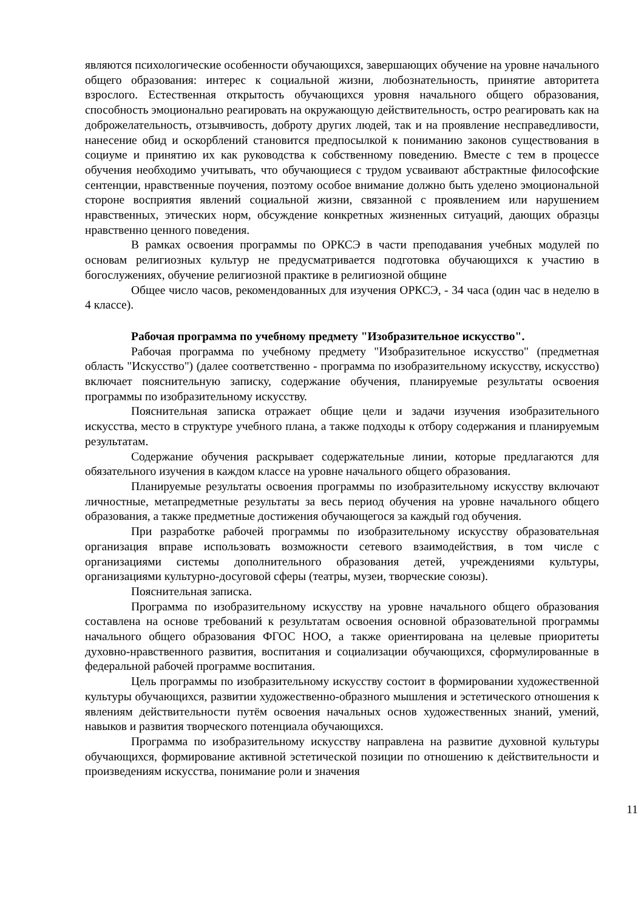являются психологические особенности обучающихся, завершающих обучение на уровне начального общего образования: интерес к социальной жизни, любознательность, принятие авторитета взрослого. Естественная открытость обучающихся уровня начального общего образования, способность эмоционально реагировать на окружающую действительность, остро реагировать как на доброжелательность, отзывчивость, доброту других людей, так и на проявление несправедливости, нанесение обид и оскорблений становится предпосылкой к пониманию законов существования в социуме и принятию их как руководства к собственному поведению. Вместе с тем в процессе обучения необходимо учитывать, что обучающиеся с трудом усваивают абстрактные философские сентенции, нравственные поучения, поэтому особое внимание должно быть уделено эмоциональной стороне восприятия явлений социальной жизни, связанной с проявлением или нарушением нравственных, этических норм, обсуждение конкретных жизненных ситуаций, дающих образцы нравственно ценного поведения.
В рамках освоения программы по ОРКСЭ в части преподавания учебных модулей по основам религиозных культур не предусматривается подготовка обучающихся к участию в богослужениях, обучение религиозной практике в религиозной общине
Общее число часов, рекомендованных для изучения ОРКСЭ, - 34 часа (один час в неделю в 4 классе).
Рабочая программа по учебному предмету "Изобразительное искусство".
Рабочая программа по учебному предмету "Изобразительное искусство" (предметная область "Искусство") (далее соответственно - программа по изобразительному искусству, искусство) включает пояснительную записку, содержание обучения, планируемые результаты освоения программы по изобразительному искусству.
Пояснительная записка отражает общие цели и задачи изучения изобразительного искусства, место в структуре учебного плана, а также подходы к отбору содержания и планируемым результатам.
Содержание обучения раскрывает содержательные линии, которые предлагаются для обязательного изучения в каждом классе на уровне начального общего образования.
Планируемые результаты освоения программы по изобразительному искусству включают личностные, метапредметные результаты за весь период обучения на уровне начального общего образования, а также предметные достижения обучающегося за каждый год обучения.
При разработке рабочей программы по изобразительному искусству образовательная организация вправе использовать возможности сетевого взаимодействия, в том числе с организациями системы дополнительного образования детей, учреждениями культуры, организациями культурно-досуговой сферы (театры, музеи, творческие союзы).
Пояснительная записка.
Программа по изобразительному искусству на уровне начального общего образования составлена на основе требований к результатам освоения основной образовательной программы начального общего образования ФГОС НОО, а также ориентирована на целевые приоритеты духовно-нравственного развития, воспитания и социализации обучающихся, сформулированные в федеральной рабочей программе воспитания.
Цель программы по изобразительному искусству состоит в формировании художественной культуры обучающихся, развитии художественно-образного мышления и эстетического отношения к явлениям действительности путём освоения начальных основ художественных знаний, умений, навыков и развития творческого потенциала обучающихся.
Программа по изобразительному искусству направлена на развитие духовной культуры обучающихся, формирование активной эстетической позиции по отношению к действительности и произведениям искусства, понимание роли и значения
11